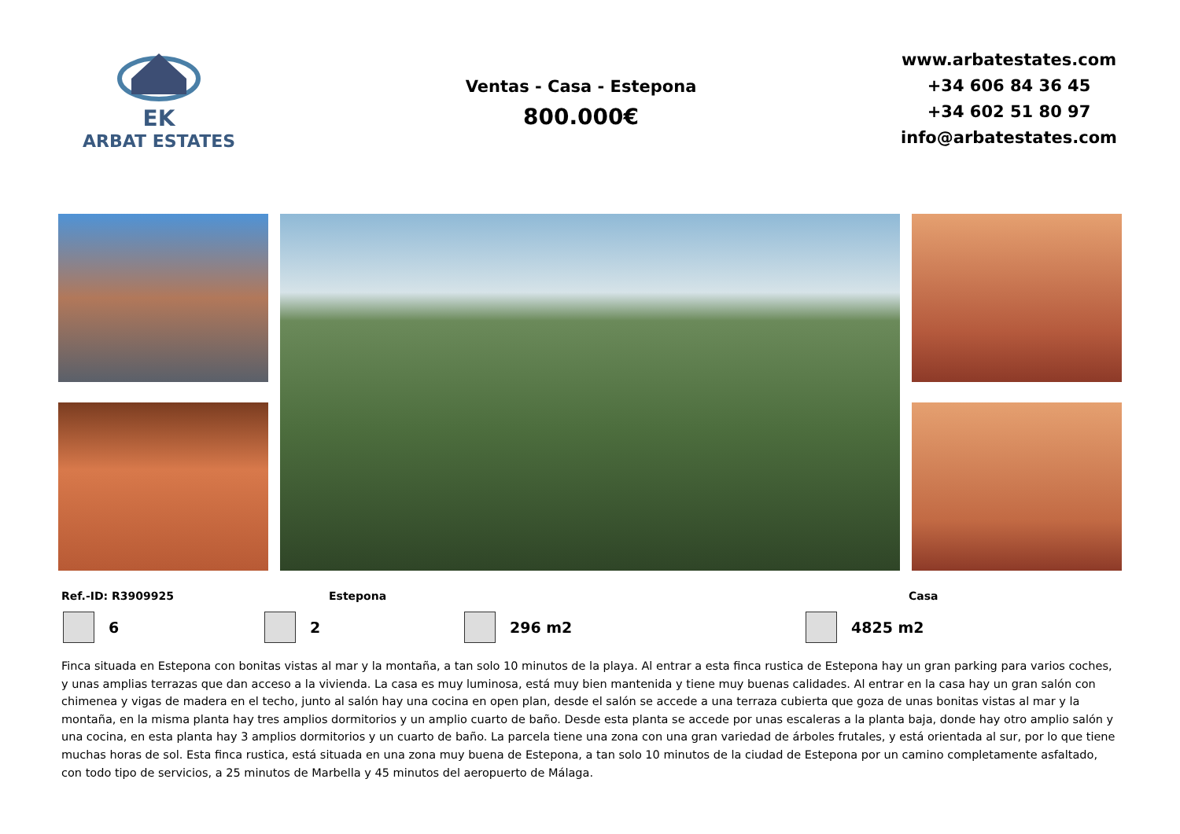EK
ARBAT ESTATES
Ventas - Casa - Estepona
800.000€
www.arbatestates.com
+34 606 84 36 45
+34 602 51 80 97
info@arbatestates.com
Ref.-ID: R3909925 Estepona Casa
6 2 296 m2 4825 m2
Finca situada en Estepona con bonitas vistas al mar y la montaña, a tan solo 10 minutos de la playa. Al entrar a esta finca rustica de Estepona hay un gran parking para varios coches, y unas amplias terrazas que dan acceso a la vivienda. La casa es muy luminosa, está muy bien mantenida y tiene muy buenas calidades. Al entrar en la casa hay un gran salón con chimenea y vigas de madera en el techo, junto al salón hay una cocina en open plan, desde el salón se accede a una terraza cubierta que goza de unas bonitas vistas al mar y la montaña, en la misma planta hay tres amplios dormitorios y un amplio cuarto de baño. Desde esta planta se accede por unas escaleras a la planta baja, donde hay otro amplio salón y una cocina, en esta planta hay 3 amplios dormitorios y un cuarto de baño. La parcela tiene una zona con una gran variedad de árboles frutales, y está orientada al sur, por lo que tiene muchas horas de sol. Esta finca rustica, está situada en una zona muy buena de Estepona, a tan solo 10 minutos de la ciudad de Estepona por un camino completamente asfaltado, con todo tipo de servicios, a 25 minutos de Marbella y 45 minutos del aeropuerto de Málaga.